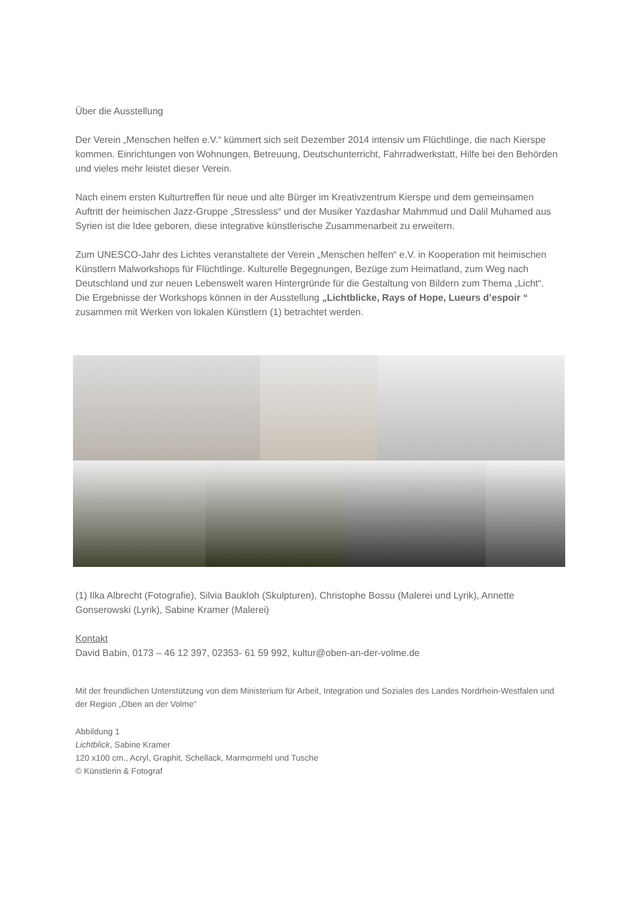Über die Ausstellung
Der Verein „Menschen helfen e.V.“ kümmert sich seit Dezember 2014 intensiv um Flüchtlinge, die nach Kierspe kommen. Einrichtungen von Wohnungen, Betreuung, Deutschunterricht, Fahrradwerkstatt, Hilfe bei den Behörden und vieles mehr leistet dieser Verein.
Nach einem ersten Kulturtreffen für neue und alte Bürger im Kreativzentrum Kierspe und dem gemeinsamen Auftritt der heimischen Jazz-Gruppe „Stressless“ und der Musiker Yazdashar Mahmmud und Dalil Muhamed aus Syrien ist die Idee geboren, diese integrative künstlerische Zusammenarbeit zu erweitern.
Zum UNESCO-Jahr des Lichtes veranstaltete der Verein „Menschen helfen“ e.V. in Kooperation mit heimischen Künstlern Malworkshops für Flüchtlinge. Kulturelle Begegnungen, Bezüge zum Heimatland, zum Weg nach Deutschland und zur neuen Lebenswelt waren Hintergründe für die Gestaltung von Bildern zum Thema „Licht“. Die Ergebnisse der Workshops können in der Ausstellung „Lichtblicke, Rays of Hope, Lueurs d’espoir “ zusammen mit Werken von lokalen Künstlern (1) betrachtet werden.
(1) Ilka Albrecht (Fotografie), Silvia Baukloh (Skulpturen), Christophe Bossu (Malerei und Lyrik), Annette Gonserowski (Lyrik), Sabine Kramer (Malerei)
Kontakt
David Babin, 0173 – 46 12 397, 02353- 61 59 992, kultur@oben-an-der-volme.de
Mit der freundlichen Unterstützung von dem Ministerium für Arbeit, Integration und Soziales des Landes Nordrhein-Westfalen und der Region „Oben an der Volme“
Abbildung 1
Lichtblick, Sabine Kramer
120 x100 cm., Acryl, Graphit, Schellack, Marmormehl und Tusche
© Künstlerin & Fotograf